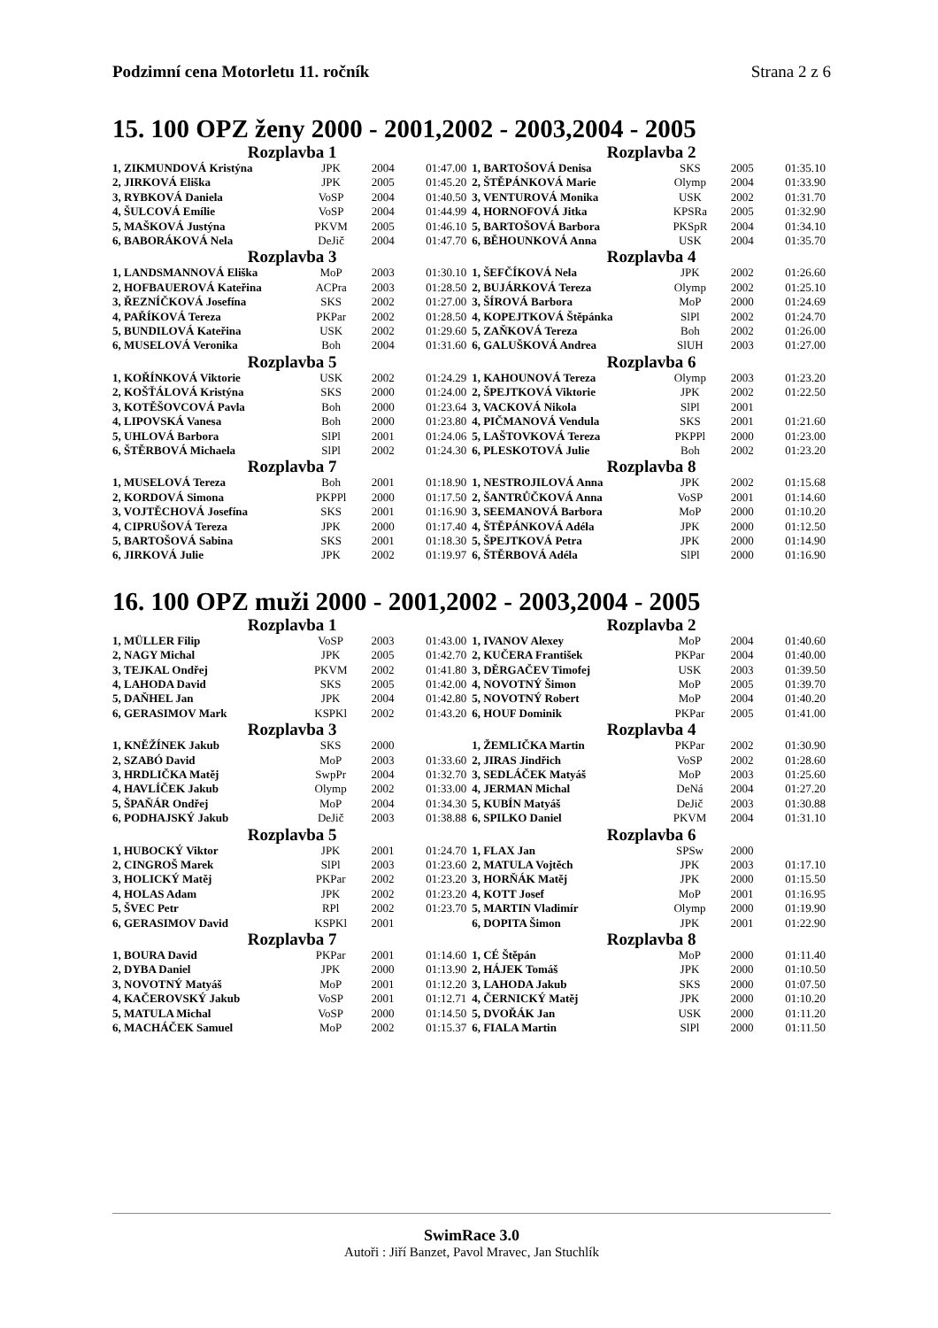Podzimní cena Motorletu 11. ročník Strana 2 z 6
15. 100 OPZ ženy 2000 - 2001,2002 - 2003,2004 - 2005
| Rozplavba 1 | | | | Rozplavba 2 | | | |
| --- | --- | --- | --- | --- | --- | --- | --- |
| 1, ZIKMUNDOVÁ Kristýna | JPK | 2004 | 01:47.00 | 1, BARTOŠOVÁ Denisa | SKS | 2005 | 01:35.10 |
| 2, JIRKOVÁ Eliška | JPK | 2005 | 01:45.20 | 2, ŠTĚPÁNKOVÁ Marie | Olymp | 2004 | 01:33.90 |
| 3, RYBKOVÁ Daniela | VoSP | 2004 | 01:40.50 | 3, VENTUROVÁ Monika | USK | 2002 | 01:31.70 |
| 4, ŠULCOVÁ Emílie | VoSP | 2004 | 01:44.99 | 4, HORNOFOVÁ Jitka | KPSRa | 2005 | 01:32.90 |
| 5, MAŠKOVÁ Justýna | PKVM | 2005 | 01:46.10 | 5, BARTOŠOVÁ Barbora | PKSpR | 2004 | 01:34.10 |
| 6, BABORÁKOVÁ Nela | DeJič | 2004 | 01:47.70 | 6, BĚHOUNKOVÁ Anna | USK | 2004 | 01:35.70 |
| Rozplavba 3 | | | | Rozplavba 4 | | | |
| 1, LANDSMANNOVÁ Eliška | MoP | 2003 | 01:30.10 | 1, ŠEFČÍKOVÁ Nela | JPK | 2002 | 01:26.60 |
| 2, HOFBAUEROVÁ Kateřina | ACPra | 2003 | 01:28.50 | 2, BUJÁRKOVÁ Tereza | Olymp | 2002 | 01:25.10 |
| 3, ŘEZNÍČKOVÁ Josefína | SKS | 2002 | 01:27.00 | 3, ŠÍROVÁ Barbora | MoP | 2000 | 01:24.69 |
| 4, PAŘÍKOVÁ Tereza | PKPar | 2002 | 01:28.50 | 4, KOPEJTKOVÁ Štěpánka | SlPl | 2002 | 01:24.70 |
| 5, BUNDILOVÁ Kateřina | USK | 2002 | 01:29.60 | 5, ZAŇKOVÁ Tereza | Boh | 2002 | 01:26.00 |
| 6, MUSELOVÁ Veronika | Boh | 2004 | 01:31.60 | 6, GALUŠKOVÁ Andrea | SlUH | 2003 | 01:27.00 |
| Rozplavba 5 | | | | Rozplavba 6 | | | |
| 1, KOŘÍNKOVÁ Viktorie | USK | 2002 | 01:24.29 | 1, KAHOUNOVÁ Tereza | Olymp | 2003 | 01:23.20 |
| 2, KOŠŤÁLOVÁ Kristýna | SKS | 2000 | 01:24.00 | 2, ŠPEJTKOVÁ Viktorie | JPK | 2002 | 01:22.50 |
| 3, KOTĚŠOVCOVÁ Pavla | Boh | 2000 | 01:23.64 | 3, VACKOVÁ Nikola | SlPl | 2001 | |
| 4, LIPOVSKÁ Vanesa | Boh | 2000 | 01:23.80 | 4, PIČMANOVÁ Vendula | SKS | 2001 | 01:21.60 |
| 5, UHLOVÁ Barbora | SlPl | 2001 | 01:24.06 | 5, LAŠTOVKOVÁ Tereza | PKPPl | 2000 | 01:23.00 |
| 6, ŠTĚRBOVÁ Michaela | SlPl | 2002 | 01:24.30 | 6, PLESKOTOVÁ Julie | Boh | 2002 | 01:23.20 |
| Rozplavba 7 | | | | Rozplavba 8 | | | |
| 1, MUSELOVÁ Tereza | Boh | 2001 | 01:18.90 | 1, NESTROJILOVÁ Anna | JPK | 2002 | 01:15.68 |
| 2, KORDOVÁ Simona | PKPPl | 2000 | 01:17.50 | 2, ŠANTRŮČKOVÁ Anna | VoSP | 2001 | 01:14.60 |
| 3, VOJTĚCHOVÁ Josefína | SKS | 2001 | 01:16.90 | 3, SEEMANOVÁ Barbora | MoP | 2000 | 01:10.20 |
| 4, CIPRUŠOVÁ Tereza | JPK | 2000 | 01:17.40 | 4, ŠTĚPÁNKOVÁ Adéla | JPK | 2000 | 01:12.50 |
| 5, BARTOŠOVÁ Sabina | SKS | 2001 | 01:18.30 | 5, ŠPEJTKOVÁ Petra | JPK | 2000 | 01:14.90 |
| 6, JIRKOVÁ Julie | JPK | 2002 | 01:19.97 | 6, ŠTĚRBOVÁ Adéla | SlPl | 2000 | 01:16.90 |
16. 100 OPZ muži 2000 - 2001,2002 - 2003,2004 - 2005
| Rozplavba 1 | | | | Rozplavba 2 | | | |
| --- | --- | --- | --- | --- | --- | --- | --- |
| 1, MÜLLER Filip | VoSP | 2003 | 01:43.00 | 1, IVANOV Alexey | MoP | 2004 | 01:40.60 |
| 2, NAGY Michal | JPK | 2005 | 01:42.70 | 2, KUČERA František | PKPar | 2004 | 01:40.00 |
| 3, TEJKAL Ondřej | PKVM | 2002 | 01:41.80 | 3, DĚRGAČEV Timofej | USK | 2003 | 01:39.50 |
| 4, LAHODA David | SKS | 2005 | 01:42.00 | 4, NOVOTNÝ Šimon | MoP | 2005 | 01:39.70 |
| 5, DAŇHEL Jan | JPK | 2004 | 01:42.80 | 5, NOVOTNÝ Robert | MoP | 2004 | 01:40.20 |
| 6, GERASIMOV Mark | KSPKl | 2002 | 01:43.20 | 6, HOUF Dominik | PKPar | 2005 | 01:41.00 |
| Rozplavba 3 | | | | Rozplavba 4 | | | |
| 1, KNĚŽÍNEK Jakub | SKS | 2000 | | 1, ŽEMLIČKA Martin | PKPar | 2002 | 01:30.90 |
| 2, SZABÓ David | MoP | 2003 | 01:33.60 | 2, JIRAS Jindřich | VoSP | 2002 | 01:28.60 |
| 3, HRDLIČKA Matěj | SwpPr | 2004 | 01:32.70 | 3, SEDLÁČEK Matyáš | MoP | 2003 | 01:25.60 |
| 4, HAVLÍČEK Jakub | Olymp | 2002 | 01:33.00 | 4, JERMAN Michal | DeNá | 2004 | 01:27.20 |
| 5, ŠPAŇÁR Ondřej | MoP | 2004 | 01:34.30 | 5, KUBÍN Matyáš | DeJič | 2003 | 01:30.88 |
| 6, PODHAJSKÝ Jakub | DeJič | 2003 | 01:38.88 | 6, SPILKO Daniel | PKVM | 2004 | 01:31.10 |
| Rozplavba 5 | | | | Rozplavba 6 | | | |
| 1, HUBOCKÝ Viktor | JPK | 2001 | 01:24.70 | 1, FLAX Jan | SPSw | 2000 | |
| 2, CINGROŠ Marek | SlPl | 2003 | 01:23.60 | 2, MATULA Vojtěch | JPK | 2003 | 01:17.10 |
| 3, HOLICKÝ Matěj | PKPar | 2002 | 01:23.20 | 3, HORŇÁK Matěj | JPK | 2000 | 01:15.50 |
| 4, HOLAS Adam | JPK | 2002 | 01:23.20 | 4, KOTT Josef | MoP | 2001 | 01:16.95 |
| 5, ŠVEC Petr | RPl | 2002 | 01:23.70 | 5, MARTIN Vladimír | Olymp | 2000 | 01:19.90 |
| 6, GERASIMOV David | KSPKl | 2001 | | 6, DOPITA Šimon | JPK | 2001 | 01:22.90 |
| Rozplavba 7 | | | | Rozplavba 8 | | | |
| 1, BOURA David | PKPar | 2001 | 01:14.60 | 1, CÉ Štěpán | MoP | 2000 | 01:11.40 |
| 2, DYBA Daniel | JPK | 2000 | 01:13.90 | 2, HÁJEK Tomáš | JPK | 2000 | 01:10.50 |
| 3, NOVOTNÝ Matyáš | MoP | 2001 | 01:12.20 | 3, LAHODA Jakub | SKS | 2000 | 01:07.50 |
| 4, KAČEROVSKÝ Jakub | VoSP | 2001 | 01:12.71 | 4, ČERNICKÝ Matěj | JPK | 2000 | 01:10.20 |
| 5, MATULA Michal | VoSP | 2000 | 01:14.50 | 5, DVOŘÁK Jan | USK | 2000 | 01:11.20 |
| 6, MACHÁČEK Samuel | MoP | 2002 | 01:15.37 | 6, FIALA Martin | SlPl | 2000 | 01:11.50 |
SwimRace 3.0
Autoři : Jiří Banzet, Pavol Mravec, Jan Stuchlík